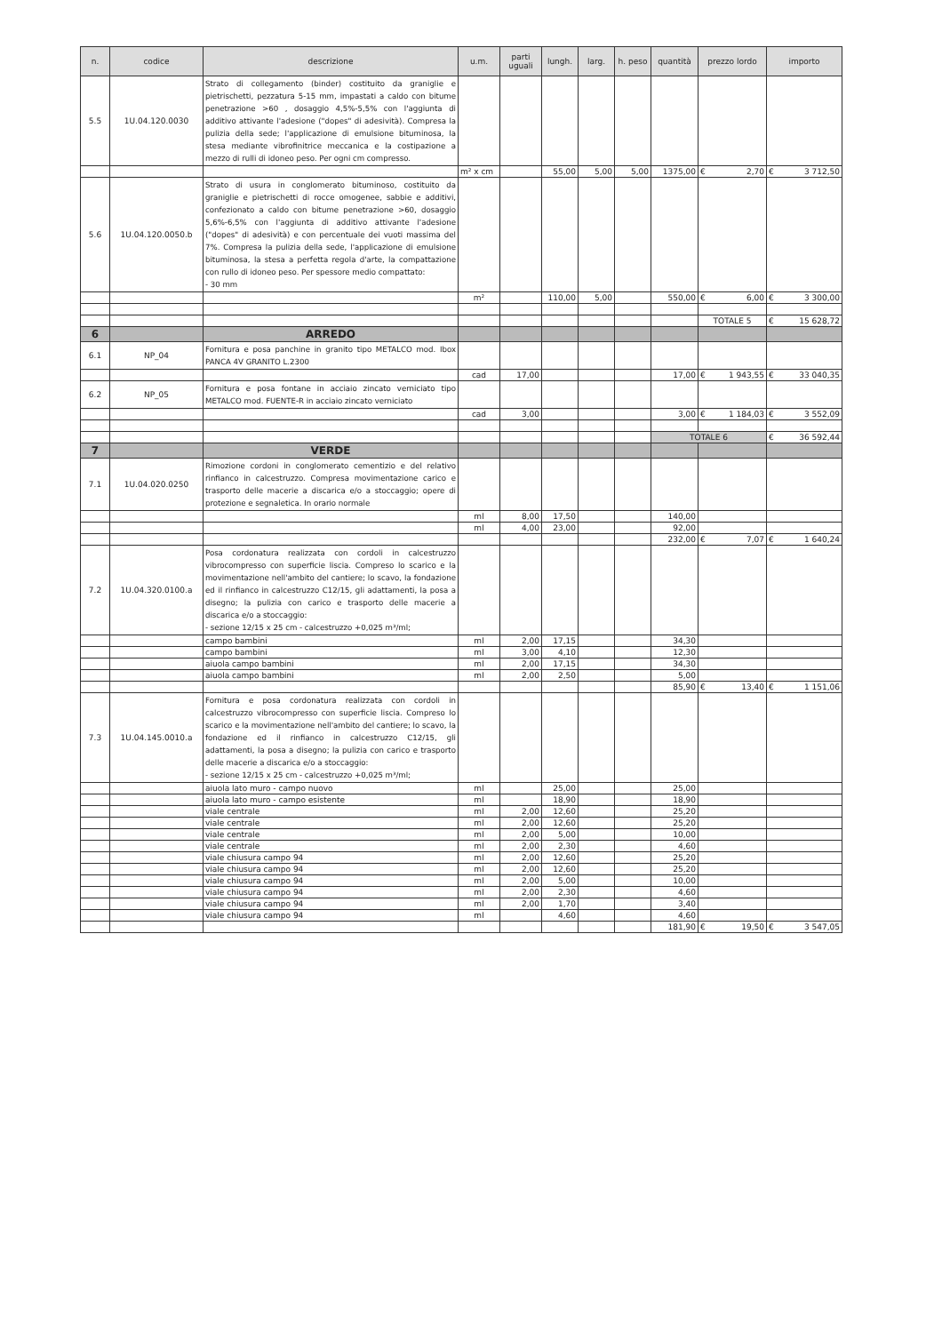| n. | codice | descrizione | u.m. | parti uguali | lungh. | larg. | h. peso | quantità | prezzo lordo | importo |
| --- | --- | --- | --- | --- | --- | --- | --- | --- | --- | --- |
| 5.5 | 1U.04.120.0030 | Strato di collegamento (binder) costituito da graniglie e pietrischetti, pezzatura 5-15 mm, impastati a caldo con bitume penetrazione >60 , dosaggio 4,5%-5,5% con l'aggiunta di additivo attivante l'adesione ("dopes" di adesività). Compresa la pulizia della sede; l'applicazione di emulsione bituminosa, la stesa mediante vibrofinitrice meccanica e la costipazione a mezzo di rulli di idoneo peso. Per ogni cm compresso. | | | | | | | | |
| | | | m² x cm | | 55,00 | 5,00 | 5,00 | 1375,00 | € 2,70 | € 3 712,50 |
| 5.6 | 1U.04.120.0050.b | Strato di usura in conglomerato bituminoso, costituito da graniglie e pietrischetti di rocce omogenee, sabbie e additivi, confezionato a caldo con bitume penetrazione >60, dosaggio 5,6%-6,5% con l'aggiunta di additivo attivante l'adesione ("dopes" di adesività) e con percentuale dei vuoti massima del 7%. Compresa la pulizia della sede, l'applicazione di emulsione bituminosa, la stesa a perfetta regola d'arte, la compattazione con rullo di idoneo peso. Per spessore medio compattato: - 30 mm | | | | | | | | |
| | | | m² | | 110,00 | 5,00 | | 550,00 | € 6,00 | € 3 300,00 |
| | | | | | | | | | TOTALE 5 | € 15 628,72 |
| 6 | | ARREDO | | | | | | | | |
| 6.1 | NP_04 | Fornitura e posa panchine in granito tipo METALCO mod. Ibox PANCA 4V GRANITO L.2300 | | | | | | | | |
| | | | cad | 17,00 | | | | 17,00 | € 1 943,55 | € 33 040,35 |
| 6.2 | NP_05 | Fornitura e posa fontane in acciaio zincato verniciato tipo METALCO mod. FUENTE-R in acciaio zincato verniciato | | | | | | | | |
| | | | cad | 3,00 | | | | 3,00 | € 1 184,03 | € 3 552,09 |
| | | | | | | | | TOTALE 6 | | € 36 592,44 |
| 7 | | VERDE | | | | | | | | |
| 7.1 | 1U.04.020.0250 | Rimozione cordoni in conglomerato cementizio e del relativo rinfianco in calcestruzzo. Compresa movimentazione carico e trasporto delle macerie a discarica e/o a stoccaggio; opere di protezione e segnaletica. In orario normale | | | | | | | | |
| | | | ml | 8,00 | 17,50 | | | 140,00 | | |
| | | | ml | 4,00 | 23,00 | | | 92,00 | | |
| | | | | | | | | 232,00 | € 7,07 | € 1 640,24 |
| 7.2 | 1U.04.320.0100.a | Posa cordonatura realizzata con cordoli in calcestruzzo vibrocompresso con superficie liscia. Compreso lo scarico e la movimentazione nell'ambito del cantiere; lo scavo, la fondazione ed il rinfianco in calcestruzzo C12/15, gli adattamenti, la posa a disegno; la pulizia con carico e trasporto delle macerie a discarica e/o a stoccaggio: - sezione 12/15 x 25 cm - calcestruzzo +0,025 m³/ml; | | | | | | | | |
| | | campo bambini | ml | 2,00 | 17,15 | | | 34,30 | | |
| | | campo bambini | ml | 3,00 | 4,10 | | | 12,30 | | |
| | | aiuola campo bambini | ml | 2,00 | 17,15 | | | 34,30 | | |
| | | aiuola campo bambini | ml | 2,00 | 2,50 | | | 5,00 | | |
| | | | | | | | | 85,90 | € 13,40 | € 1 151,06 |
| 7.3 | 1U.04.145.0010.a | Fornitura e posa cordonatura realizzata con cordoli in calcestruzzo vibrocompresso con superficie liscia. Compreso lo scarico e la movimentazione nell'ambito del cantiere; lo scavo, la fondazione ed il rinfianco in calcestruzzo C12/15, gli adattamenti, la posa a disegno; la pulizia con carico e trasporto delle macerie a discarica e/o a stoccaggio: - sezione 12/15 x 25 cm - calcestruzzo +0,025 m³/ml; | | | | | | | | |
| | | aiuola lato muro - campo nuovo | ml | | 25,00 | | | 25,00 | | |
| | | aiuola lato muro - campo esistente | ml | | 18,90 | | | 18,90 | | |
| | | viale centrale | ml | 2,00 | 12,60 | | | 25,20 | | |
| | | viale centrale | ml | 2,00 | 12,60 | | | 25,20 | | |
| | | viale centrale | ml | 2,00 | 5,00 | | | 10,00 | | |
| | | viale centrale | ml | 2,00 | 2,30 | | | 4,60 | | |
| | | viale chiusura campo 94 | ml | 2,00 | 12,60 | | | 25,20 | | |
| | | viale chiusura campo 94 | ml | 2,00 | 12,60 | | | 25,20 | | |
| | | viale chiusura campo 94 | ml | 2,00 | 5,00 | | | 10,00 | | |
| | | viale chiusura campo 94 | ml | 2,00 | 2,30 | | | 4,60 | | |
| | | viale chiusura campo 94 | ml | 2,00 | 1,70 | | | 3,40 | | |
| | | viale chiusura campo 94 | ml | | 4,60 | | | 4,60 | | |
| | | | | | | | | 181,90 | € 19,50 | € 3 547,05 |